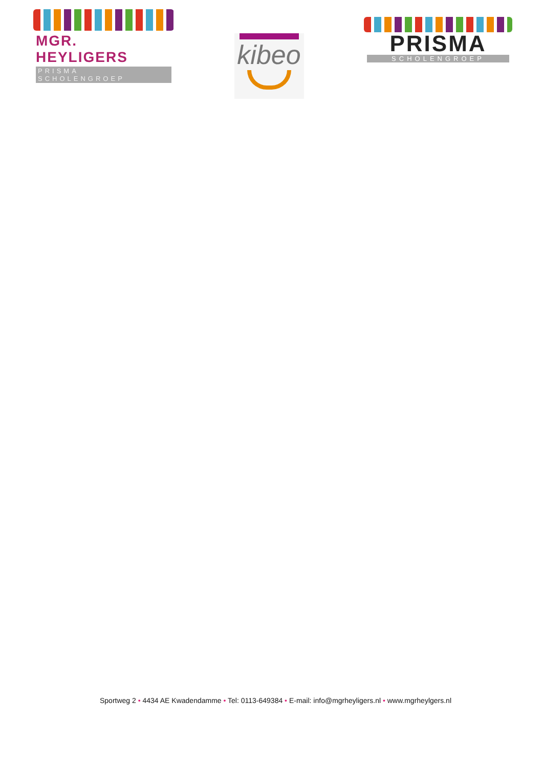MGR. HEYLIGERS
PRISMA SCHOLENGROEP
kibeo
PRISMA
SCHOLENGROEP
Sportweg 2 • 4434 AE Kwadendamme • Tel: 0113-649384 • E-mail: info@mgrheyligers.nl • www.mgrheylgers.nl